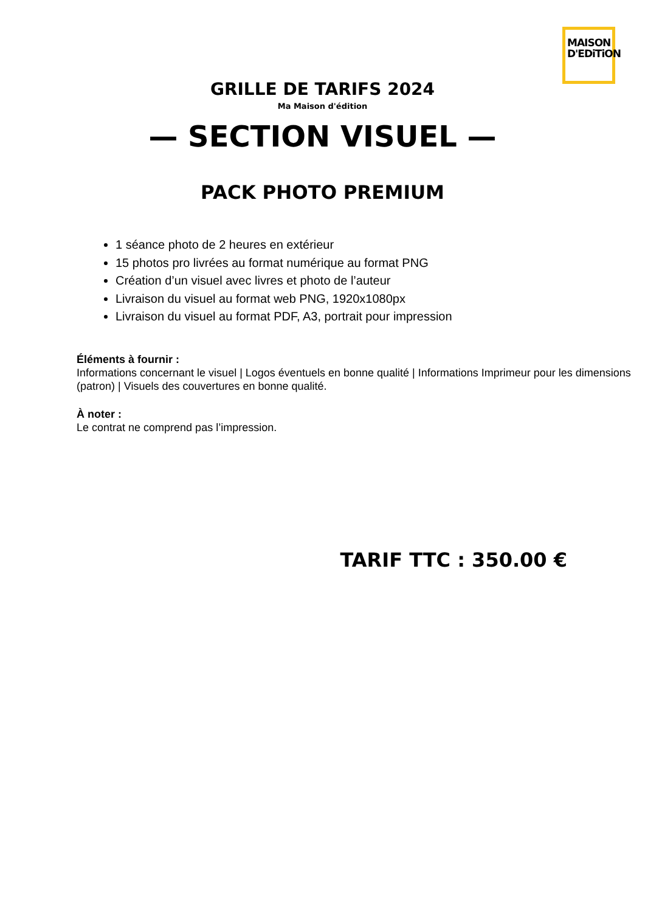MAISON
D'EDiTiON
GRILLE DE TARIFS 2024
Ma Maison d'édition
— SECTION VISUEL —
PACK PHOTO PREMIUM
1 séance photo de 2 heures en extérieur
15 photos pro livrées au format numérique au format PNG
Création d’un visuel avec livres et photo de l’auteur
Livraison du visuel au format web PNG, 1920x1080px
Livraison du visuel au format PDF, A3, portrait pour impression
Éléments à fournir :
Informations concernant le visuel | Logos éventuels en bonne qualité | Informations Imprimeur pour les dimensions (patron) | Visuels des couvertures en bonne qualité.
À noter :
Le contrat ne comprend pas l’impression.
TARIF TTC : 350.00 €